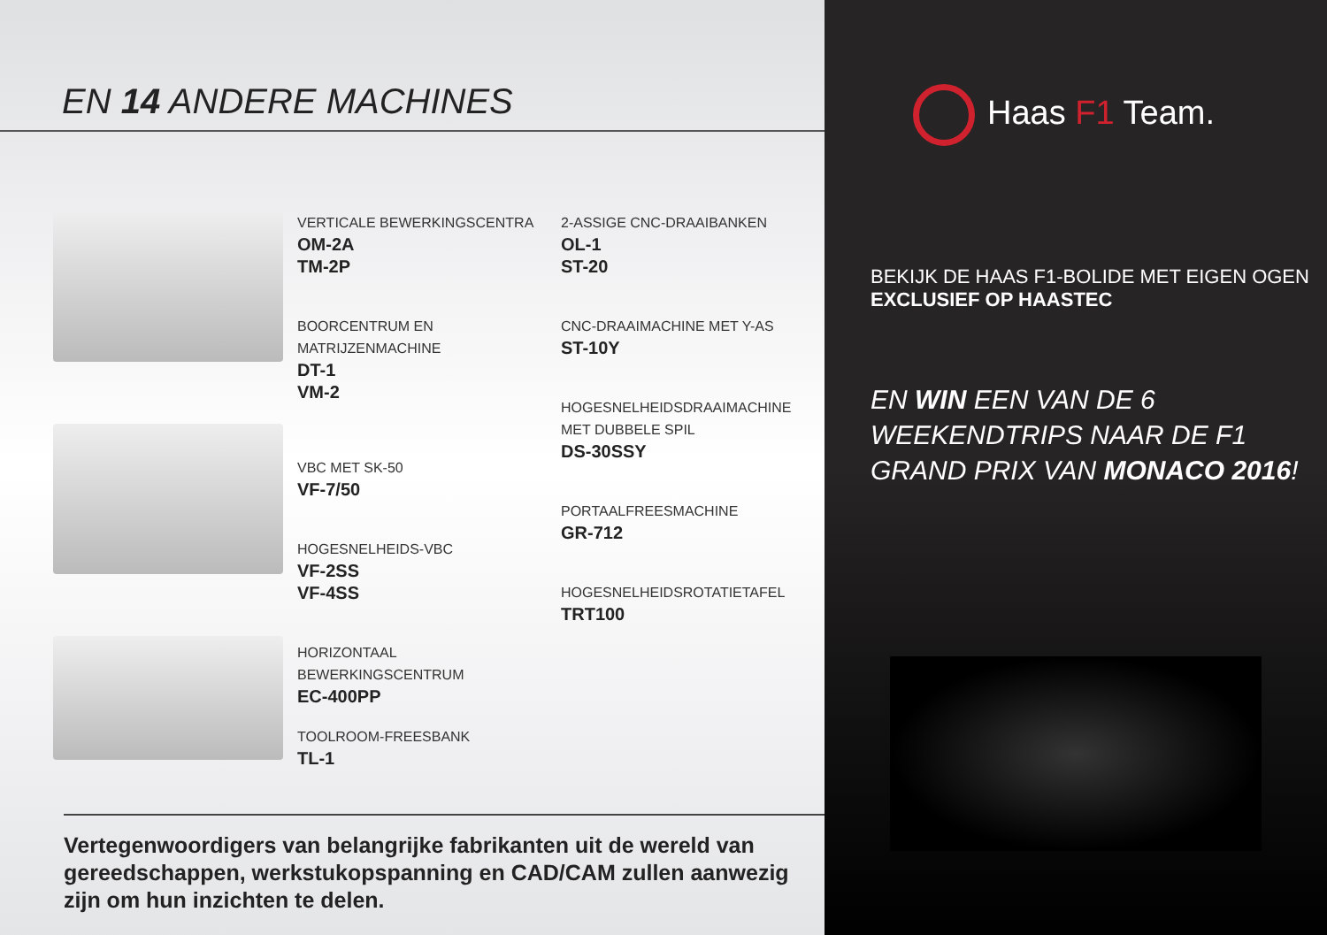EN 14 ANDERE MACHINES
VERTICALE BEWERKINGSCENTRA
OM-2A
TM-2P
BOORCENTRUM EN MATRIJZENMACHINE
DT-1
VM-2
VBC MET SK-50
VF-7/50
HOGESNELHEIDS-VBC
VF-2SS
VF-4SS
HORIZONTAAL BEWERKINGSCENTRUM
EC-400PP
TOOLROOM-FREESBANK
TL-1
2-ASSIGE CNC-DRAAIBANKEN
OL-1
ST-20
CNC-DRAAIMACHINE MET Y-AS
ST-10Y
HOGESNELHEIDSDRAAIMACHINE
MET DUBBELE SPIL
DS-30SSY
PORTAALFREESMACHINE
GR-712
HOGESNELHEIDSROTATIETAFEL
TRT100
Vertegenwoordigers van belangrijke fabrikanten uit de wereld van gereedschappen, werkstukopspanning en CAD/CAM zullen aanwezig zijn om hun inzichten te delen.
Haas F1 Team.
BEKIJK DE HAAS F1-BOLIDE MET EIGEN OGEN
EXCLUSIEF OP HAASTEC
EN WIN EEN VAN DE 6 WEEKENDTRIPS NAAR DE F1 GRAND PRIX VAN MONACO 2016!